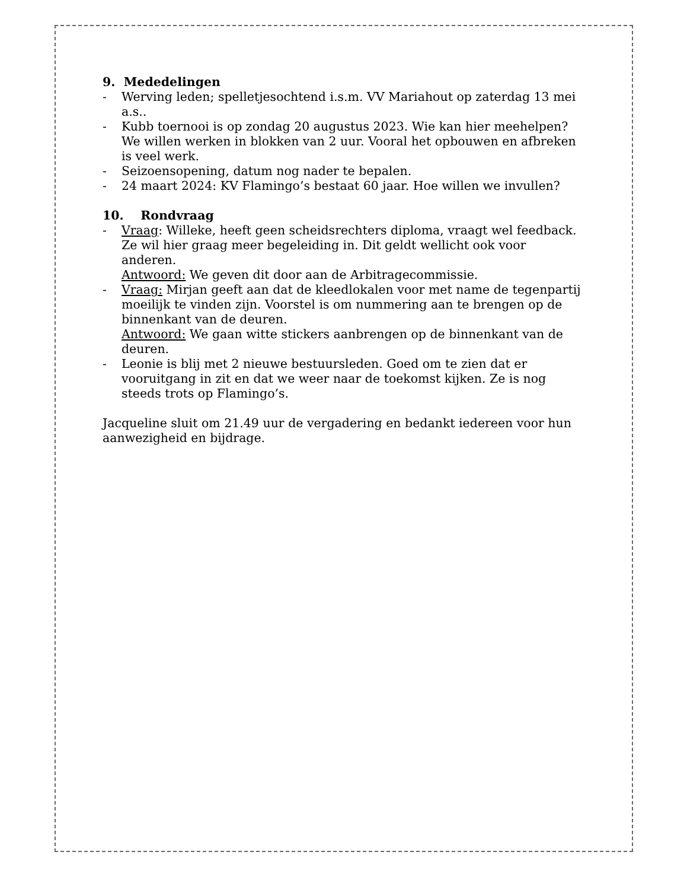9. Mededelingen
- Werving leden; spelletjesochtend i.s.m. VV Mariahout op zaterdag 13 mei a.s..
- Kubb toernooi is op zondag 20 augustus 2023. Wie kan hier meehelpen? We willen werken in blokken van 2 uur. Vooral het opbouwen en afbreken is veel werk.
- Seizoensopening, datum nog nader te bepalen.
- 24 maart 2024: KV Flamingo’s bestaat 60 jaar. Hoe willen we invullen?
10. Rondvraag
- Vraag: Willeke, heeft geen scheidsrechters diploma, vraagt wel feedback. Ze wil hier graag meer begeleiding in. Dit geldt wellicht ook voor anderen.
Antwoord: We geven dit door aan de Arbitragecommissie.
- Vraag: Mirjan geeft aan dat de kleedlokalen voor met name de tegenpartij moeilijk te vinden zijn. Voorstel is om nummering aan te brengen op de binnenkant van de deuren.
Antwoord: We gaan witte stickers aanbrengen op de binnenkant van de deuren.
- Leonie is blij met 2 nieuwe bestuursleden. Goed om te zien dat er vooruitgang in zit en dat we weer naar de toekomst kijken. Ze is nog steeds trots op Flamingo’s.
Jacqueline sluit om 21.49 uur de vergadering en bedankt iedereen voor hun aanwezigheid en bijdrage.